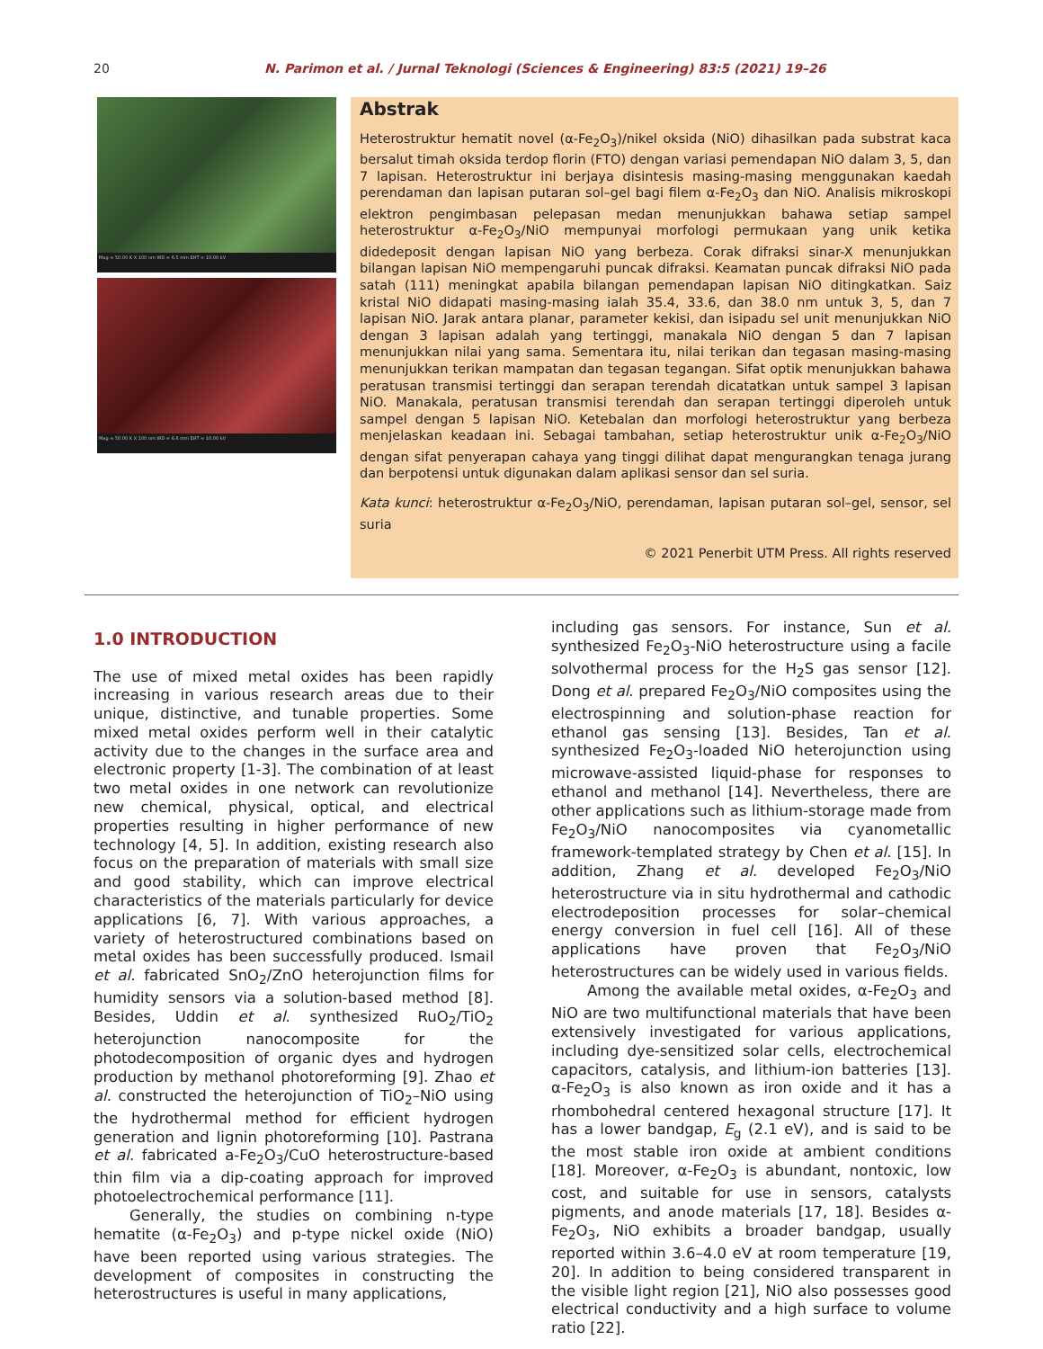20 N. Parimon et al. / Jurnal Teknologi (Sciences & Engineering) 83:5 (2021) 19–26
Mag = 50.00 K X 100 nm WD = 6.5 mm EHT = 10.00 kV
Mag = 50.00 K X 100 nm WD = 6.6 mm EHT = 10.00 kV
Abstrak
Heterostruktur hematit novel (α-Fe<sub>2</sub>O<sub>3</sub>)/nikel oksida (NiO) dihasilkan pada substrat kaca bersalut timah oksida terdop florin (FTO) dengan variasi pemendapan NiO dalam 3, 5, dan 7 lapisan. Heterostruktur ini berjaya disintesis masing-masing menggunakan kaedah perendaman dan lapisan putaran sol–gel bagi filem α-Fe<sub>2</sub>O<sub>3</sub> dan NiO. Analisis mikroskopi elektron pengimbasan pelepasan medan menunjukkan bahawa setiap sampel heterostruktur α-Fe<sub>2</sub>O<sub>3</sub>/NiO mempunyai morfologi permukaan yang unik ketika didedeposit dengan lapisan NiO yang berbeza. Corak difraksi sinar-X menunjukkan bilangan lapisan NiO mempengaruhi puncak difraksi. Keamatan puncak difraksi NiO pada satah (111) meningkat apabila bilangan pemendapan lapisan NiO ditingkatkan. Saiz kristal NiO didapati masing-masing ialah 35.4, 33.6, dan 38.0 nm untuk 3, 5, dan 7 lapisan NiO. Jarak antara planar, parameter kekisi, dan isipadu sel unit menunjukkan NiO dengan 3 lapisan adalah yang tertinggi, manakala NiO dengan 5 dan 7 lapisan menunjukkan nilai yang sama. Sementara itu, nilai terikan dan tegasan masing-masing menunjukkan terikan mampatan dan tegasan tegangan. Sifat optik menunjukkan bahawa peratusan transmisi tertinggi dan serapan terendah dicatatkan untuk sampel 3 lapisan NiO. Manakala, peratusan transmisi terendah dan serapan tertinggi diperoleh untuk sampel dengan 5 lapisan NiO. Ketebalan dan morfologi heterostruktur yang berbeza menjelaskan keadaan ini. Sebagai tambahan, setiap heterostruktur unik α-Fe<sub>2</sub>O<sub>3</sub>/NiO dengan sifat penyerapan cahaya yang tinggi dilihat dapat mengurangkan tenaga jurang dan berpotensi untuk digunakan dalam aplikasi sensor dan sel suria.
Kata kunci: heterostruktur α-Fe<sub>2</sub>O<sub>3</sub>/NiO, perendaman, lapisan putaran sol–gel, sensor, sel suria
© 2021 Penerbit UTM Press. All rights reserved
1.0 INTRODUCTION
The use of mixed metal oxides has been rapidly increasing in various research areas due to their unique, distinctive, and tunable properties. Some mixed metal oxides perform well in their catalytic activity due to the changes in the surface area and electronic property [1-3]. The combination of at least two metal oxides in one network can revolutionize new chemical, physical, optical, and electrical properties resulting in higher performance of new technology [4, 5]. In addition, existing research also focus on the preparation of materials with small size and good stability, which can improve electrical characteristics of the materials particularly for device applications [6, 7]. With various approaches, a variety of heterostructured combinations based on metal oxides has been successfully produced. Ismail et al. fabricated SnO<sub>2</sub>/ZnO heterojunction films for humidity sensors via a solution-based method [8]. Besides, Uddin et al. synthesized RuO<sub>2</sub>/TiO<sub>2</sub> heterojunction nanocomposite for the photodecomposition of organic dyes and hydrogen production by methanol photoreforming [9]. Zhao et al. constructed the heterojunction of TiO<sub>2</sub>–NiO using the hydrothermal method for efficient hydrogen generation and lignin photoreforming [10]. Pastrana et al. fabricated a-Fe<sub>2</sub>O<sub>3</sub>/CuO heterostructure-based thin film via a dip-coating approach for improved photoelectrochemical performance [11].
Generally, the studies on combining n-type hematite (α-Fe<sub>2</sub>O<sub>3</sub>) and p-type nickel oxide (NiO) have been reported using various strategies. The development of composites in constructing the heterostructures is useful in many applications,
including gas sensors. For instance, Sun et al. synthesized Fe<sub>2</sub>O<sub>3</sub>-NiO heterostructure using a facile solvothermal process for the H<sub>2</sub>S gas sensor [12]. Dong et al. prepared Fe<sub>2</sub>O<sub>3</sub>/NiO composites using the electrospinning and solution-phase reaction for ethanol gas sensing [13]. Besides, Tan et al. synthesized Fe<sub>2</sub>O<sub>3</sub>-loaded NiO heterojunction using microwave-assisted liquid-phase for responses to ethanol and methanol [14]. Nevertheless, there are other applications such as lithium-storage made from Fe<sub>2</sub>O<sub>3</sub>/NiO nanocomposites via cyanometallic framework-templated strategy by Chen et al. [15]. In addition, Zhang et al. developed Fe<sub>2</sub>O<sub>3</sub>/NiO heterostructure via in situ hydrothermal and cathodic electrodeposition processes for solar–chemical energy conversion in fuel cell [16]. All of these applications have proven that Fe<sub>2</sub>O<sub>3</sub>/NiO heterostructures can be widely used in various fields.
Among the available metal oxides, α-Fe<sub>2</sub>O<sub>3</sub> and NiO are two multifunctional materials that have been extensively investigated for various applications, including dye-sensitized solar cells, electrochemical capacitors, catalysis, and lithium-ion batteries [13]. α-Fe<sub>2</sub>O<sub>3</sub> is also known as iron oxide and it has a rhombohedral centered hexagonal structure [17]. It has a lower bandgap, E<sub>g</sub> (2.1 eV), and is said to be the most stable iron oxide at ambient conditions [18]. Moreover, α-Fe<sub>2</sub>O<sub>3</sub> is abundant, nontoxic, low cost, and suitable for use in sensors, catalysts pigments, and anode materials [17, 18]. Besides α-Fe<sub>2</sub>O<sub>3</sub>, NiO exhibits a broader bandgap, usually reported within 3.6–4.0 eV at room temperature [19, 20]. In addition to being considered transparent in the visible light region [21], NiO also possesses good electrical conductivity and a high surface to volume ratio [22].